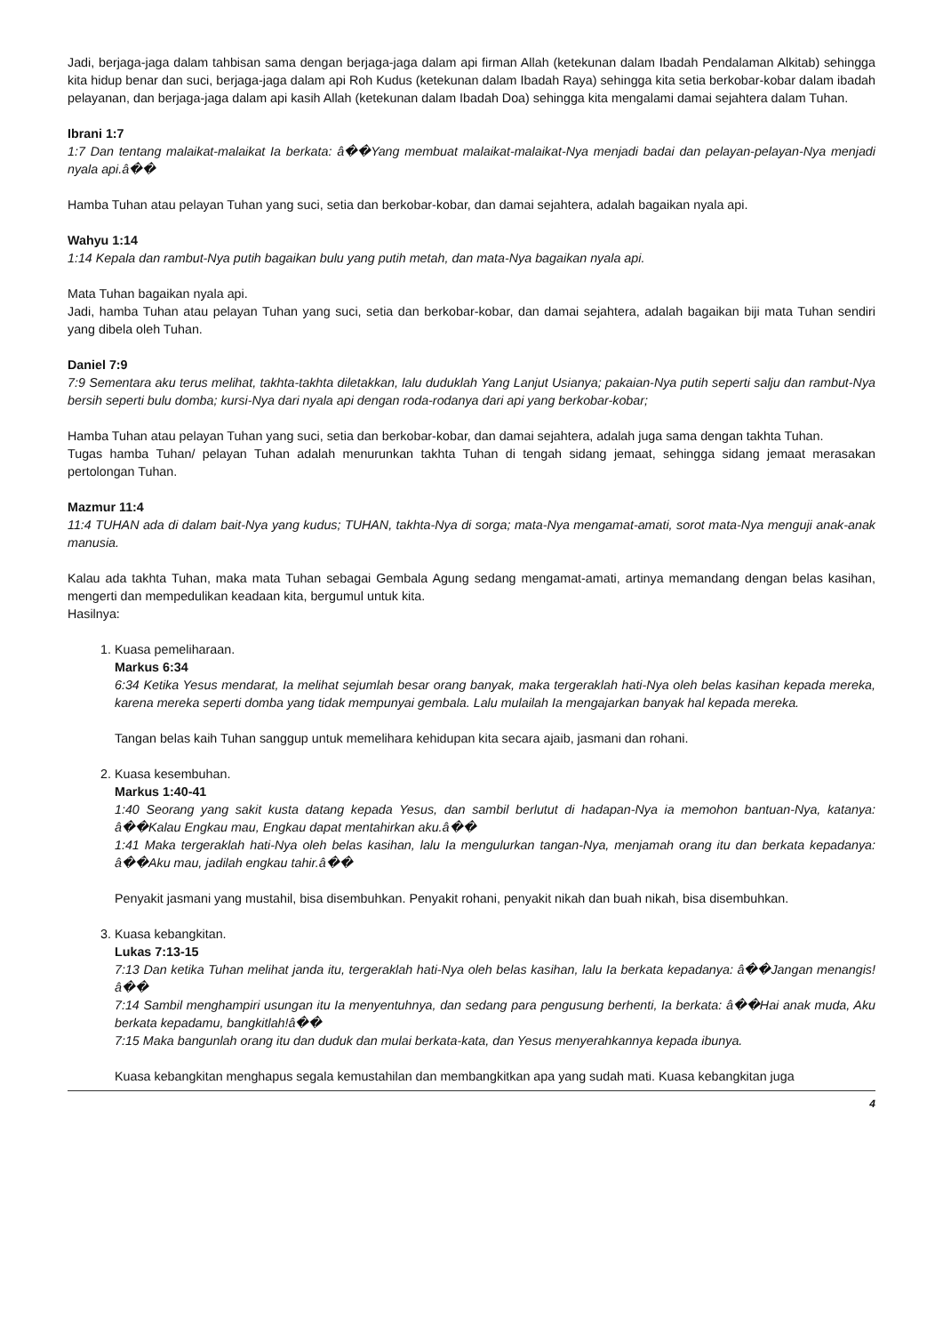Jadi, berjaga-jaga dalam tahbisan sama dengan berjaga-jaga dalam api firman Allah (ketekunan dalam Ibadah Pendalaman Alkitab) sehingga kita hidup benar dan suci, berjaga-jaga dalam api Roh Kudus (ketekunan dalam Ibadah Raya) sehingga kita setia berkobar-kobar dalam ibadah pelayanan, dan berjaga-jaga dalam api kasih Allah (ketekunan dalam Ibadah Doa) sehingga kita mengalami damai sejahtera dalam Tuhan.
Ibrani 1:7
1:7 Dan tentang malaikat-malaikat Ia berkata: â��Yang membuat malaikat-malaikat-Nya menjadi badai dan pelayan-pelayan-Nya menjadi nyala api.â��
Hamba Tuhan atau pelayan Tuhan yang suci, setia dan berkobar-kobar, dan damai sejahtera, adalah bagaikan nyala api.
Wahyu 1:14
1:14 Kepala dan rambut-Nya putih bagaikan bulu yang putih metah, dan mata-Nya bagaikan nyala api.
Mata Tuhan bagaikan nyala api.
Jadi, hamba Tuhan atau pelayan Tuhan yang suci, setia dan berkobar-kobar, dan damai sejahtera, adalah bagaikan biji mata Tuhan sendiri yang dibela oleh Tuhan.
Daniel 7:9
7:9 Sementara aku terus melihat, takhta-takhta diletakkan, lalu duduklah Yang Lanjut Usianya; pakaian-Nya putih seperti salju dan rambut-Nya bersih seperti bulu domba; kursi-Nya dari nyala api dengan roda-rodanya dari api yang berkobar-kobar;
Hamba Tuhan atau pelayan Tuhan yang suci, setia dan berkobar-kobar, dan damai sejahtera, adalah juga sama dengan takhta Tuhan.
Tugas hamba Tuhan/ pelayan Tuhan adalah menurunkan takhta Tuhan di tengah sidang jemaat, sehingga sidang jemaat merasakan pertolongan Tuhan.
Mazmur 11:4
11:4 TUHAN ada di dalam bait-Nya yang kudus; TUHAN, takhta-Nya di sorga; mata-Nya mengamat-amati, sorot mata-Nya menguji anak-anak manusia.
Kalau ada takhta Tuhan, maka mata Tuhan sebagai Gembala Agung sedang mengamat-amati, artinya memandang dengan belas kasihan, mengerti dan mempedulikan keadaan kita, bergumul untuk kita.
Hasilnya:
1. Kuasa pemeliharaan.
Markus 6:34
6:34 Ketika Yesus mendarat, Ia melihat sejumlah besar orang banyak, maka tergeraklah hati-Nya oleh belas kasihan kepada mereka, karena mereka seperti domba yang tidak mempunyai gembala. Lalu mulailah Ia mengajarkan banyak hal kepada mereka.
Tangan belas kaih Tuhan sanggup untuk memelihara kehidupan kita secara ajaib, jasmani dan rohani.
2. Kuasa kesembuhan.
Markus 1:40-41
1:40 Seorang yang sakit kusta datang kepada Yesus, dan sambil berlutut di hadapan-Nya ia memohon bantuan-Nya, katanya: â��Kalau Engkau mau, Engkau dapat mentahirkan aku.â��
1:41 Maka tergeraklah hati-Nya oleh belas kasihan, lalu Ia mengulurkan tangan-Nya, menjamah orang itu dan berkata kepadanya: â��Aku mau, jadilah engkau tahir.â��
Penyakit jasmani yang mustahil, bisa disembuhkan. Penyakit rohani, penyakit nikah dan buah nikah, bisa disembuhkan.
3. Kuasa kebangkitan.
Lukas 7:13-15
7:13 Dan ketika Tuhan melihat janda itu, tergeraklah hati-Nya oleh belas kasihan, lalu Ia berkata kepadanya: â��Jangan menangis!â��
7:14 Sambil menghampiri usungan itu Ia menyentuhnya, dan sedang para pengusung berhenti, Ia berkata: â��Hai anak muda, Aku berkata kepadamu, bangkitlah!â��
7:15 Maka bangunlah orang itu dan duduk dan mulai berkata-kata, dan Yesus menyerahkannya kepada ibunya.
Kuasa kebangkitan menghapus segala kemustahilan dan membangkitkan apa yang sudah mati. Kuasa kebangkitan juga
4